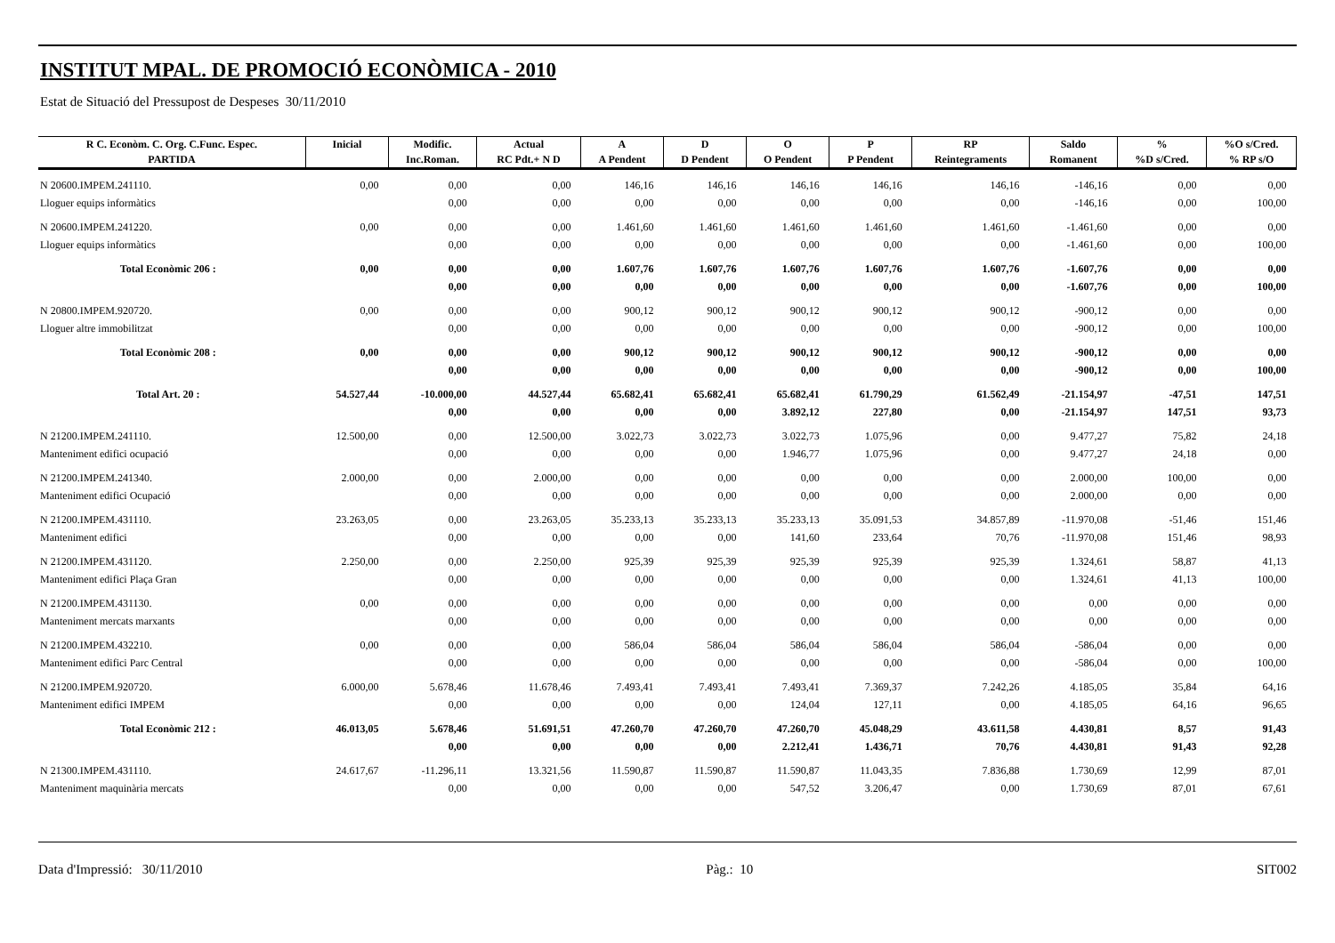INSTITUT MPAL. DE PROMOCIÓ ECONÒMICA - 2010
Estat de Situació del Pressupost de Despeses 30/11/2010
| R C. Econòm. C. Org. C.Func. Espec. | Inicial | Modific. | Actual | A | D | O | P | RP | Saldo | % | %O s/Cred. |
| --- | --- | --- | --- | --- | --- | --- | --- | --- | --- | --- | --- |
| PARTIDA | | Inc.Roman. | RC Pdt.+ N D | A Pendent | D Pendent | O Pendent | P Pendent | Reintegraments | Romanent | %D s/Cred. | % RP s/O |
| N 20600.IMPEM.241110. | 0,00 | 0,00 | 0,00 | 146,16 | 146,16 | 146,16 | 146,16 | 146,16 | -146,16 | 0,00 | 0,00 |
| Lloguer equips informàtics | | 0,00 | 0,00 | 0,00 | 0,00 | 0,00 | 0,00 | 0,00 | -146,16 | 0,00 | 100,00 |
| N 20600.IMPEM.241220. | 0,00 | 0,00 | 0,00 | 1.461,60 | 1.461,60 | 1.461,60 | 1.461,60 | 1.461,60 | -1.461,60 | 0,00 | 0,00 |
| Lloguer equips informàtics | | 0,00 | 0,00 | 0,00 | 0,00 | 0,00 | 0,00 | 0,00 | -1.461,60 | 0,00 | 100,00 |
| Total Econòmic 206 : | 0,00 | 0,00 | 0,00 | 1.607,76 | 1.607,76 | 1.607,76 | 1.607,76 | 1.607,76 | -1.607,76 | 0,00 | 0,00 |
| | | 0,00 | 0,00 | 0,00 | 0,00 | 0,00 | 0,00 | 0,00 | -1.607,76 | 0,00 | 100,00 |
| N 20800.IMPEM.920720. | 0,00 | 0,00 | 0,00 | 900,12 | 900,12 | 900,12 | 900,12 | 900,12 | -900,12 | 0,00 | 0,00 |
| Lloguer altre immobilitzat | | 0,00 | 0,00 | 0,00 | 0,00 | 0,00 | 0,00 | 0,00 | -900,12 | 0,00 | 100,00 |
| Total Econòmic 208 : | 0,00 | 0,00 | 0,00 | 900,12 | 900,12 | 900,12 | 900,12 | 900,12 | -900,12 | 0,00 | 0,00 |
| | | 0,00 | 0,00 | 0,00 | 0,00 | 0,00 | 0,00 | 0,00 | -900,12 | 0,00 | 100,00 |
| Total Art. 20 : | 54.527,44 | -10.000,00 | 44.527,44 | 65.682,41 | 65.682,41 | 65.682,41 | 61.790,29 | 61.562,49 | -21.154,97 | -47,51 | 147,51 |
| | | 0,00 | 0,00 | 0,00 | 0,00 | 3.892,12 | 227,80 | 0,00 | -21.154,97 | 147,51 | 93,73 |
| N 21200.IMPEM.241110. | 12.500,00 | 0,00 | 12.500,00 | 3.022,73 | 3.022,73 | 3.022,73 | 1.075,96 | 0,00 | 9.477,27 | 75,82 | 24,18 |
| Manteniment edifici ocupació | | 0,00 | 0,00 | 0,00 | 0,00 | 1.946,77 | 1.075,96 | 0,00 | 9.477,27 | 24,18 | 0,00 |
| N 21200.IMPEM.241340. | 2.000,00 | 0,00 | 2.000,00 | 0,00 | 0,00 | 0,00 | 0,00 | 0,00 | 2.000,00 | 100,00 | 0,00 |
| Manteniment edifici Ocupació | | 0,00 | 0,00 | 0,00 | 0,00 | 0,00 | 0,00 | 0,00 | 2.000,00 | 0,00 | 0,00 |
| N 21200.IMPEM.431110. | 23.263,05 | 0,00 | 23.263,05 | 35.233,13 | 35.233,13 | 35.233,13 | 35.091,53 | 34.857,89 | -11.970,08 | -51,46 | 151,46 |
| Manteniment edifici | | 0,00 | 0,00 | 0,00 | 0,00 | 141,60 | 233,64 | 70,76 | -11.970,08 | 151,46 | 98,93 |
| N 21200.IMPEM.431120. | 2.250,00 | 0,00 | 2.250,00 | 925,39 | 925,39 | 925,39 | 925,39 | 925,39 | 1.324,61 | 58,87 | 41,13 |
| Manteniment edifici Plaça Gran | | 0,00 | 0,00 | 0,00 | 0,00 | 0,00 | 0,00 | 0,00 | 1.324,61 | 41,13 | 100,00 |
| N 21200.IMPEM.431130. | 0,00 | 0,00 | 0,00 | 0,00 | 0,00 | 0,00 | 0,00 | 0,00 | 0,00 | 0,00 | 0,00 |
| Manteniment mercats marxants | | 0,00 | 0,00 | 0,00 | 0,00 | 0,00 | 0,00 | 0,00 | 0,00 | 0,00 | 0,00 |
| N 21200.IMPEM.432210. | 0,00 | 0,00 | 0,00 | 586,04 | 586,04 | 586,04 | 586,04 | 586,04 | -586,04 | 0,00 | 0,00 |
| Manteniment edifici Parc Central | | 0,00 | 0,00 | 0,00 | 0,00 | 0,00 | 0,00 | 0,00 | -586,04 | 0,00 | 100,00 |
| N 21200.IMPEM.920720. | 6.000,00 | 5.678,46 | 11.678,46 | 7.493,41 | 7.493,41 | 7.493,41 | 7.369,37 | 7.242,26 | 4.185,05 | 35,84 | 64,16 |
| Manteniment edifici IMPEM | | 0,00 | 0,00 | 0,00 | 0,00 | 124,04 | 127,11 | 0,00 | 4.185,05 | 64,16 | 96,65 |
| Total Econòmic 212 : | 46.013,05 | 5.678,46 | 51.691,51 | 47.260,70 | 47.260,70 | 47.260,70 | 45.048,29 | 43.611,58 | 4.430,81 | 8,57 | 91,43 |
| | | 0,00 | 0,00 | 0,00 | 0,00 | 2.212,41 | 1.436,71 | 70,76 | 4.430,81 | 91,43 | 92,28 |
| N 21300.IMPEM.431110. | 24.617,67 | -11.296,11 | 13.321,56 | 11.590,87 | 11.590,87 | 11.590,87 | 11.043,35 | 7.836,88 | 1.730,69 | 12,99 | 87,01 |
| Manteniment maquinària mercats | | 0,00 | 0,00 | 0,00 | 0,00 | 547,52 | 3.206,47 | 0,00 | 1.730,69 | 87,01 | 67,61 |
Data d'Impressió: 30/11/2010 Pàg.: 10 SIT002